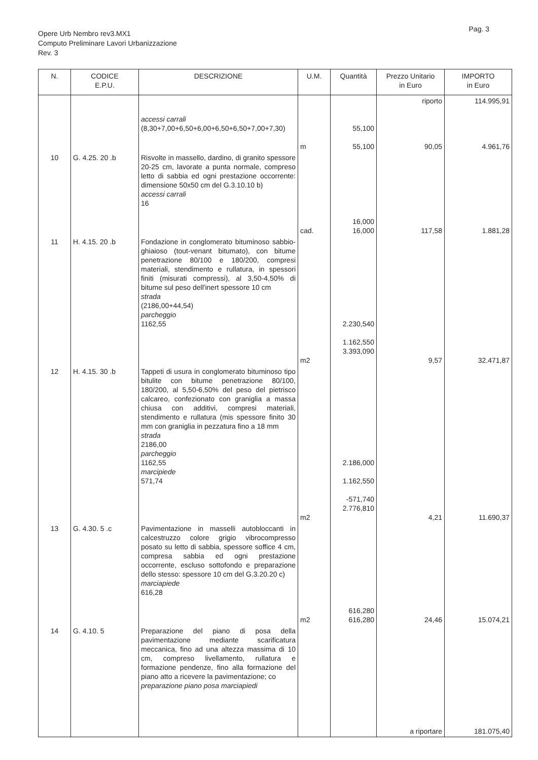Pag. 3
Opere Urb Nembro rev3.MX1
Computo Preliminare Lavori Urbanizzazione
Rev. 3
| N. | CODICE E.P.U. | DESCRIZIONE | U.M. | Quantità | Prezzo Unitario in Euro | IMPORTO in Euro |
| --- | --- | --- | --- | --- | --- | --- |
| | | accessi carrali (8,30+7,00+6,50+6,00+6,50+6,50+7,00+7,30) | m | 55,100 55,100 | riporto 90,05 | 114.995,91 4.961,76 |
| 10 | G. 4.25. 20 .b | Risvolte in massello, dardino, di granito spessore 20-25 cm, lavorate a punta normale, compreso letto di sabbia ed ogni prestazione occorrente: dimensione 50x50 cm del G.3.10.10 b) accessi carrali 16 | cad. | 16,000 16,000 | 117,58 | 1.881,28 |
| 11 | H. 4.15. 20 .b | Fondazione in conglomerato bituminoso sabbio-ghiaioso (tout-venant bitumato), con bitume penetrazione 80/100 e 180/200, compresi materiali, stendimento e rullatura, in spessori finiti (misurati compressi), al 3,50-4,50% di bitume sul peso dell'inert spessore 10 cm strada (2186,00+44,54) parcheggio 1162,55 | m2 | 2.230,540 1.162,550 3.393,090 | 9,57 | 32.471,87 |
| 12 | H. 4.15. 30 .b | Tappeti di usura in conglomerato bituminoso tipo bitulite con bitume penetrazione 80/100, 180/200, al 5,50-6,50% del peso del pietrisco calcareo, confezionato con graniglia a massa chiusa con additivi, compresi materiali, stendimento e rullatura (mis spessore finito 30 mm con graniglia in pezzatura fino a 18 mm strada 2186,00 parcheggio 1162,55 marcipiede 571,74 | m2 | 2.186,000 1.162,550 -571,740 2.776,810 | 4,21 | 11.690,37 |
| 13 | G. 4.30. 5 .c | Pavimentazione in masselli autobloccanti in calcestruzzo colore grigio vibrocompresso posato su letto di sabbia, spessore soffice 4 cm, compresa sabbia ed ogni prestazione occorrente, escluso sottofondo e preparazione dello stesso: spessore 10 cm del G.3.20.20 c) marciapiede 616,28 | m2 | 616,280 616,280 | 24,46 | 15.074,21 |
| 14 | G. 4.10. 5 | Preparazione del piano di posa della pavimentazione mediante scarificatura meccanica, fino ad una altezza massima di 10 cm, compreso livellamento, rullatura e formazione pendenze, fino alla formazione del piano atto a ricevere la pavimentazione; co preparazione piano posa marciapiedi | | | a riportare | 181.075,40 |